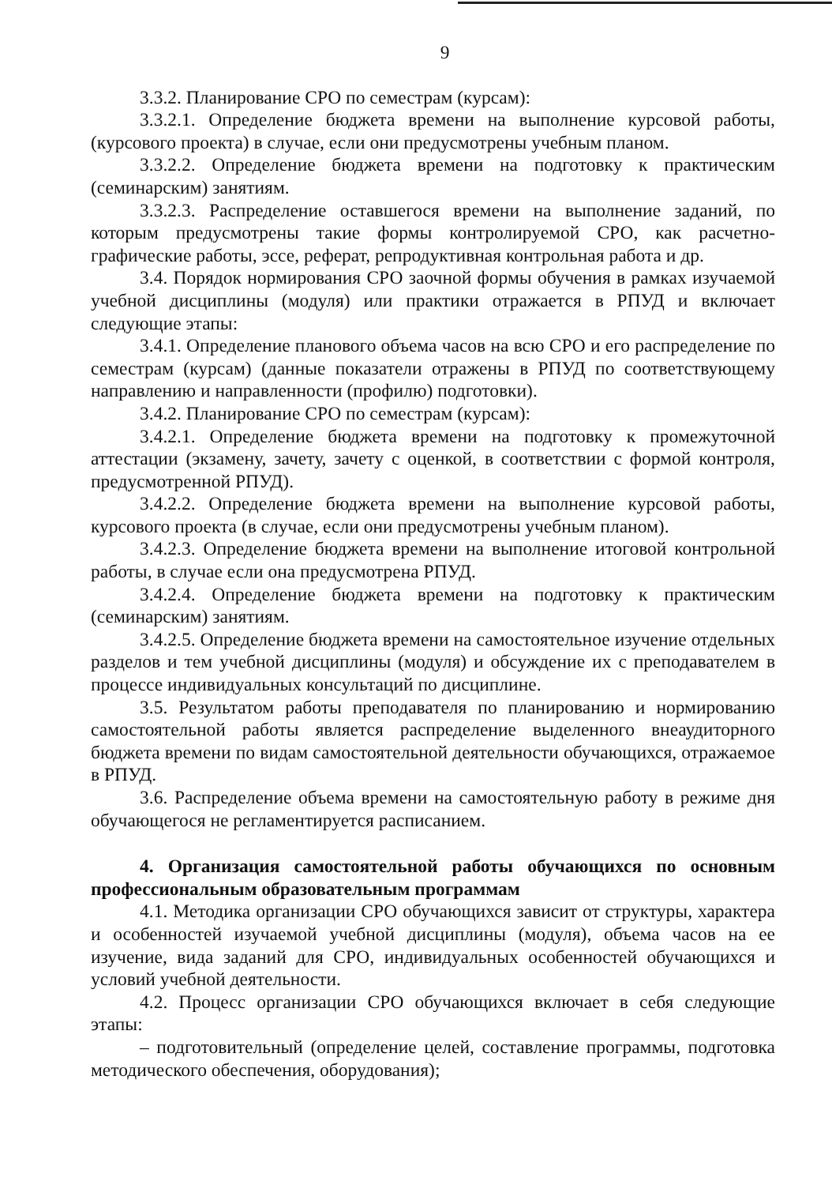9
3.3.2. Планирование СРО по семестрам (курсам):
3.3.2.1. Определение бюджета времени на выполнение курсовой работы, (курсового проекта) в случае, если они предусмотрены учебным планом.
3.3.2.2. Определение бюджета времени на подготовку к практическим (семинарским) занятиям.
3.3.2.3. Распределение оставшегося времени на выполнение заданий, по которым предусмотрены такие формы контролируемой СРО, как расчетно-графические работы, эссе, реферат, репродуктивная контрольная работа и др.
3.4. Порядок нормирования СРО заочной формы обучения в рамках изучаемой учебной дисциплины (модуля) или практики отражается в РПУД и включает следующие этапы:
3.4.1. Определение планового объема часов на всю СРО и его распределение по семестрам (курсам) (данные показатели отражены в РПУД по соответствующему направлению и направленности (профилю) подготовки).
3.4.2. Планирование СРО по семестрам (курсам):
3.4.2.1. Определение бюджета времени на подготовку к промежуточной аттестации (экзамену, зачету, зачету с оценкой, в соответствии с формой контроля, предусмотренной РПУД).
3.4.2.2. Определение бюджета времени на выполнение курсовой работы, курсового проекта (в случае, если они предусмотрены учебным планом).
3.4.2.3. Определение бюджета времени на выполнение итоговой контрольной работы, в случае если она предусмотрена РПУД.
3.4.2.4. Определение бюджета времени на подготовку к практическим (семинарским) занятиям.
3.4.2.5. Определение бюджета времени на самостоятельное изучение отдельных разделов и тем учебной дисциплины (модуля) и обсуждение их с преподавателем в процессе индивидуальных консультаций по дисциплине.
3.5. Результатом работы преподавателя по планированию и нормированию самостоятельной работы является распределение выделенного внеаудиторного бюджета времени по видам самостоятельной деятельности обучающихся, отражаемое в РПУД.
3.6. Распределение объема времени на самостоятельную работу в режиме дня обучающегося не регламентируется расписанием.
4. Организация самостоятельной работы обучающихся по основным профессиональным образовательным программам
4.1. Методика организации СРО обучающихся зависит от структуры, характера и особенностей изучаемой учебной дисциплины (модуля), объема часов на ее изучение, вида заданий для СРО, индивидуальных особенностей обучающихся и условий учебной деятельности.
4.2. Процесс организации СРО обучающихся включает в себя следующие этапы:
– подготовительный (определение целей, составление программы, подготовка методического обеспечения, оборудования);